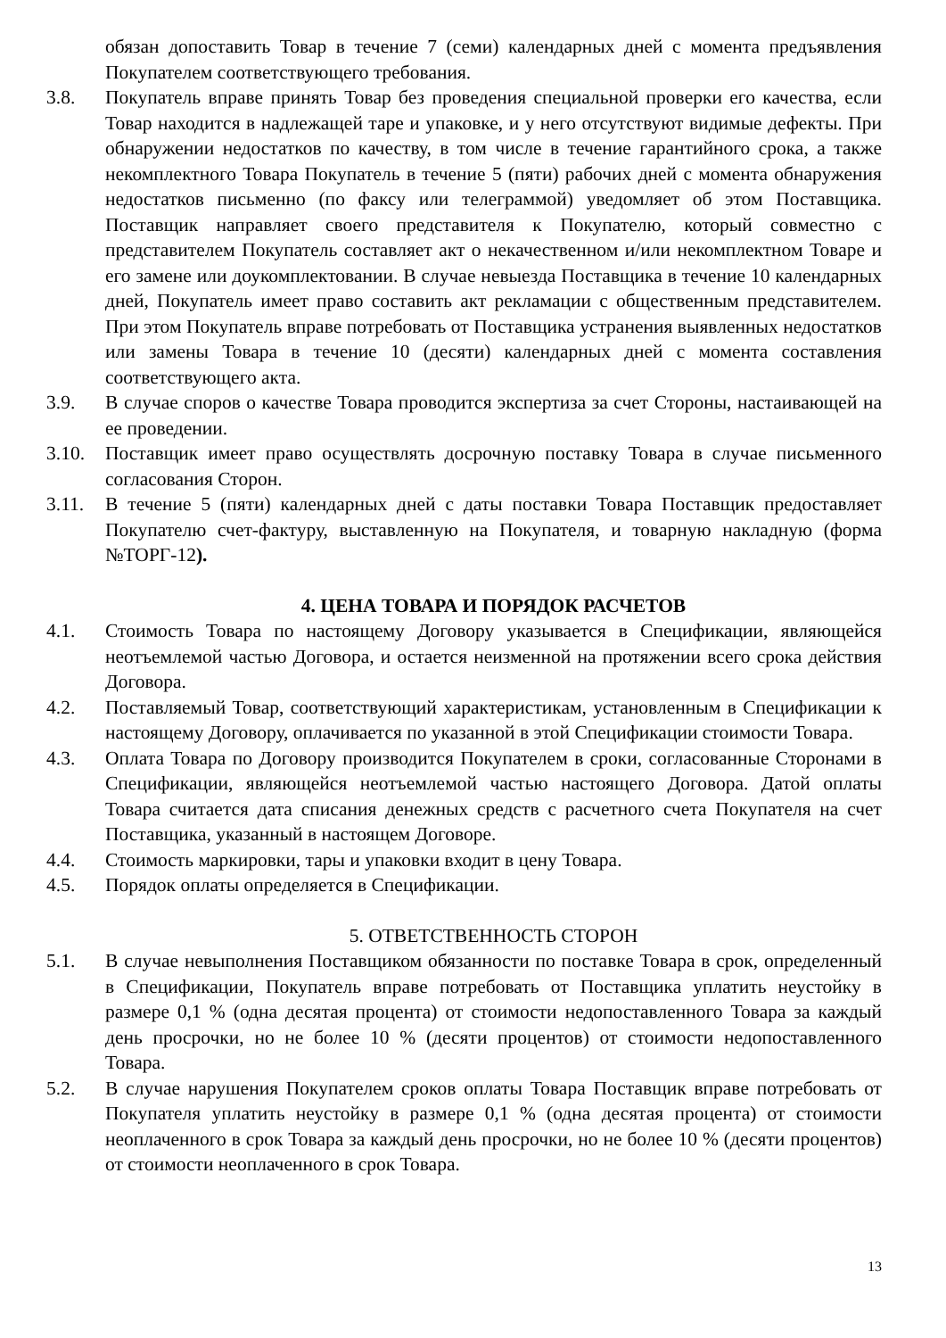обязан допоставить Товар в течение 7 (семи) календарных дней с момента предъявления Покупателем соответствующего требования.
3.8. Покупатель вправе принять Товар без проведения специальной проверки его качества, если Товар находится в надлежащей таре и упаковке, и у него отсутствуют видимые дефекты. При обнаружении недостатков по качеству, в том числе в течение гарантийного срока, а также некомплектного Товара Покупатель в течение 5 (пяти) рабочих дней с момента обнаружения недостатков письменно (по факсу или телеграммой) уведомляет об этом Поставщика. Поставщик направляет своего представителя к Покупателю, который совместно с представителем Покупатель составляет акт о некачественном и/или некомплектном Товаре и его замене или доукомплектовании. В случае невыезда Поставщика в течение 10 календарных дней, Покупатель имеет право составить акт рекламации с общественным представителем. При этом Покупатель вправе потребовать от Поставщика устранения выявленных недостатков или замены Товара в течение 10 (десяти) календарных дней с момента составления соответствующего акта.
3.9. В случае споров о качестве Товара проводится экспертиза за счет Стороны, настаивающей на ее проведении.
3.10. Поставщик имеет право осуществлять досрочную поставку Товара в случае письменного согласования Сторон.
3.11. В течение 5 (пяти) календарных дней с даты поставки Товара Поставщик предоставляет Покупателю счет-фактуру, выставленную на Покупателя, и товарную накладную (форма №ТОРГ-12).
4. ЦЕНА ТОВАРА И ПОРЯДОК РАСЧЕТОВ
4.1. Стоимость Товара по настоящему Договору указывается в Спецификации, являющейся неотъемлемой частью Договора, и остается неизменной на протяжении всего срока действия Договора.
4.2. Поставляемый Товар, соответствующий характеристикам, установленным в Спецификации к настоящему Договору, оплачивается по указанной в этой Спецификации стоимости Товара.
4.3. Оплата Товара по Договору производится Покупателем в сроки, согласованные Сторонами в Спецификации, являющейся неотъемлемой частью настоящего Договора. Датой оплаты Товара считается дата списания денежных средств с расчетного счета Покупателя на счет Поставщика, указанный в настоящем Договоре.
4.4. Стоимость маркировки, тары и упаковки входит в цену Товара.
4.5. Порядок оплаты определяется в Спецификации.
5. ОТВЕТСТВЕННОСТЬ СТОРОН
5.1. В случае невыполнения Поставщиком обязанности по поставке Товара в срок, определенный в Спецификации, Покупатель вправе потребовать от Поставщика уплатить неустойку в размере 0,1 % (одна десятая процента) от стоимости недопоставленного Товара за каждый день просрочки, но не более 10 % (десяти процентов) от стоимости недопоставленного Товара.
5.2. В случае нарушения Покупателем сроков оплаты Товара Поставщик вправе потребовать от Покупателя уплатить неустойку в размере 0,1 % (одна десятая процента) от стоимости неоплаченного в срок Товара за каждый день просрочки, но не более 10 % (десяти процентов) от стоимости неоплаченного в срок Товара.
13